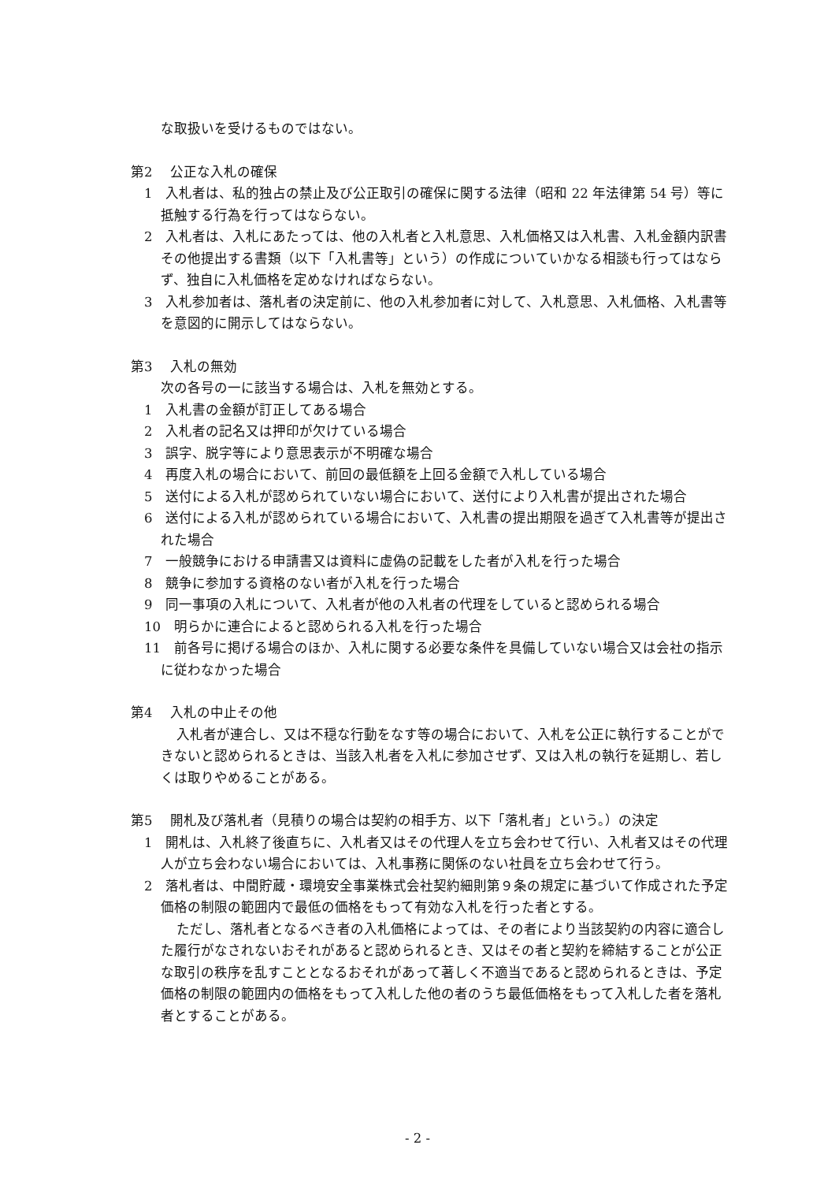な取扱いを受けるものではない。
第2　 公正な入札の確保
　1　入札者は、私的独占の禁止及び公正取引の確保に関する法律（昭和 22 年法律第 54 号）等に抵触する行為を行ってはならない。
　2　入札者は、入札にあたっては、他の入札者と入札意思、入札価格又は入札書、入札金額内訳書その他提出する書類（以下「入札書等」という）の作成についていかなる相談も行ってはならず、独自に入札価格を定めなければならない。
　3　入札参加者は、落札者の決定前に、他の入札参加者に対して、入札意思、入札価格、入札書等を意図的に開示してはならない。
第3　 入札の無効
次の各号の一に該当する場合は、入札を無効とする。
　1　入札書の金額が訂正してある場合
　2　入札者の記名又は押印が欠けている場合
　3　誤字、脱字等により意思表示が不明確な場合
　4　再度入札の場合において、前回の最低額を上回る金額で入札している場合
　5　送付による入札が認められていない場合において、送付により入札書が提出された場合
　6　送付による入札が認められている場合において、入札書の提出期限を過ぎて入札書等が提出された場合
　7　一般競争における申請書又は資料に虚偽の記載をした者が入札を行った場合
　8　競争に参加する資格のない者が入札を行った場合
　9　同一事項の入札について、入札者が他の入札者の代理をしていると認められる場合
　10　明らかに連合によると認められる入札を行った場合
　11　前各号に掲げる場合のほか、入札に関する必要な条件を具備していない場合又は会社の指示に従わなかった場合
第4　 入札の中止その他
入札者が連合し、又は不穏な行動をなす等の場合において、入札を公正に執行することができないと認められるときは、当該入札者を入札に参加させず、又は入札の執行を延期し、若しくは取りやめることがある。
第5　 開札及び落札者（見積りの場合は契約の相手方、以下「落札者」という。）の決定
　1　開札は、入札終了後直ちに、入札者又はその代理人を立ち会わせて行い、入札者又はその代理人が立ち会わない場合においては、入札事務に関係のない社員を立ち会わせて行う。
　2　落札者は、中間貯蔵・環境安全事業株式会社契約細則第９条の規定に基づいて作成された予定価格の制限の範囲内で最低の価格をもって有効な入札を行った者とする。
ただし、落札者となるべき者の入札価格によっては、その者により当該契約の内容に適合した履行がなされないおそれがあると認められるとき、又はその者と契約を締結することが公正な取引の秩序を乱すこととなるおそれがあって著しく不適当であると認められるときは、予定価格の制限の範囲内の価格をもって入札した他の者のうち最低価格をもって入札した者を落札者とすることがある。
- 2 -